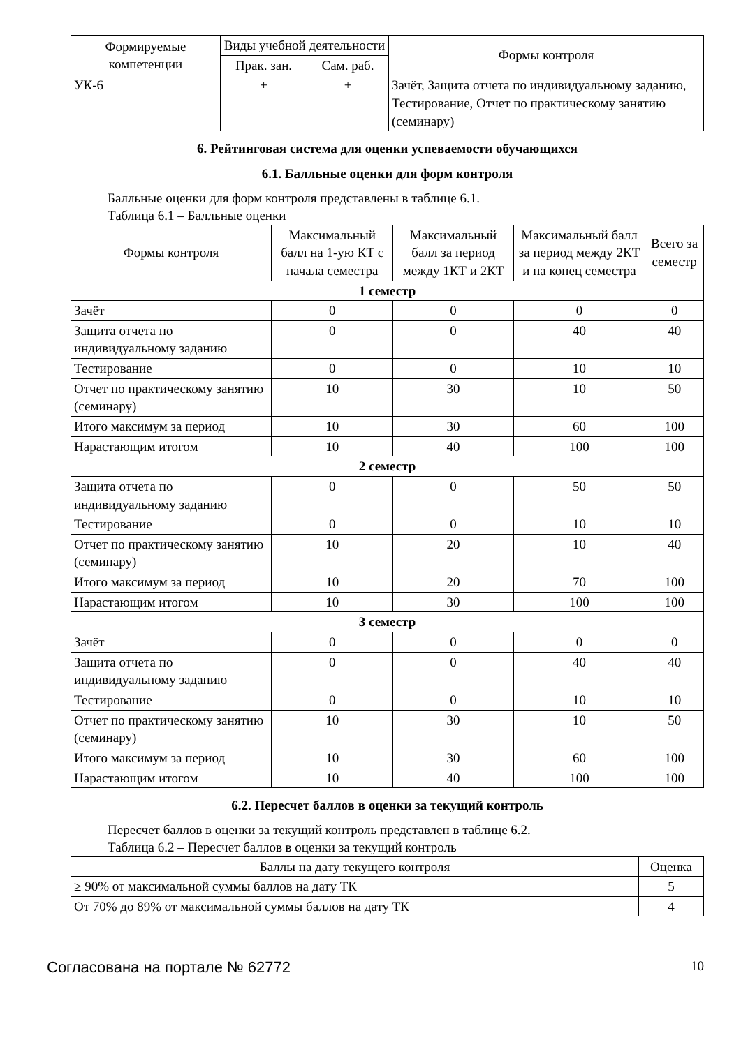| Формируемые компетенции | Виды учебной деятельности | | Формы контроля |
| --- | --- | --- | --- |
| | Прак. зан. | Сам. раб. | |
| УК-6 | + | + | Зачёт, Защита отчета по индивидуальному заданию, Тестирование, Отчет по практическому занятию (семинару) |
6. Рейтинговая система для оценки успеваемости обучающихся
6.1. Балльные оценки для форм контроля
Балльные оценки для форм контроля представлены в таблице 6.1.
Таблица 6.1 – Балльные оценки
| Формы контроля | Максимальный балл на 1-ую КТ с начала семестра | Максимальный балл за период между 1КТ и 2КТ | Максимальный балл за период между 2КТ и на конец семестра | Всего за семестр |
| --- | --- | --- | --- | --- |
| 1 семестр | | | | |
| Зачёт | 0 | 0 | 0 | 0 |
| Защита отчета по индивидуальному заданию | 0 | 0 | 40 | 40 |
| Тестирование | 0 | 0 | 10 | 10 |
| Отчет по практическому занятию (семинару) | 10 | 30 | 10 | 50 |
| Итого максимум за период | 10 | 30 | 60 | 100 |
| Нарастающим итогом | 10 | 40 | 100 | 100 |
| 2 семестр | | | | |
| Защита отчета по индивидуальному заданию | 0 | 0 | 50 | 50 |
| Тестирование | 0 | 0 | 10 | 10 |
| Отчет по практическому занятию (семинару) | 10 | 20 | 10 | 40 |
| Итого максимум за период | 10 | 20 | 70 | 100 |
| Нарастающим итогом | 10 | 30 | 100 | 100 |
| 3 семестр | | | | |
| Зачёт | 0 | 0 | 0 | 0 |
| Защита отчета по индивидуальному заданию | 0 | 0 | 40 | 40 |
| Тестирование | 0 | 0 | 10 | 10 |
| Отчет по практическому занятию (семинару) | 10 | 30 | 10 | 50 |
| Итого максимум за период | 10 | 30 | 60 | 100 |
| Нарастающим итогом | 10 | 40 | 100 | 100 |
6.2. Пересчет баллов в оценки за текущий контроль
Пересчет баллов в оценки за текущий контроль представлен в таблице 6.2.
Таблица 6.2 – Пересчет баллов в оценки за текущий контроль
| Баллы на дату текущего контроля | Оценка |
| --- | --- |
| ≥ 90% от максимальной суммы баллов на дату ТК | 5 |
| От 70% до 89% от максимальной суммы баллов на дату ТК | 4 |
Согласована на портале № 62772 10